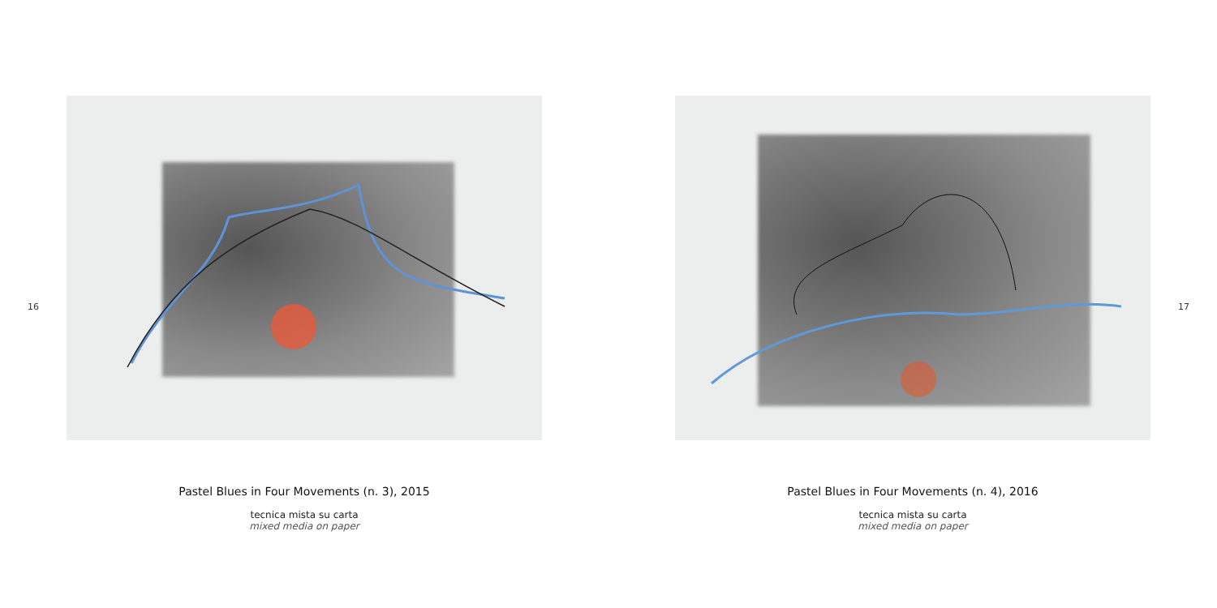16
Pastel Blues in Four Movements (n. 3), 2015
tecnica mista su carta
mixed media on paper
Pastel Blues in Four Movements (n. 4), 2016
tecnica mista su carta
mixed media on paper
17